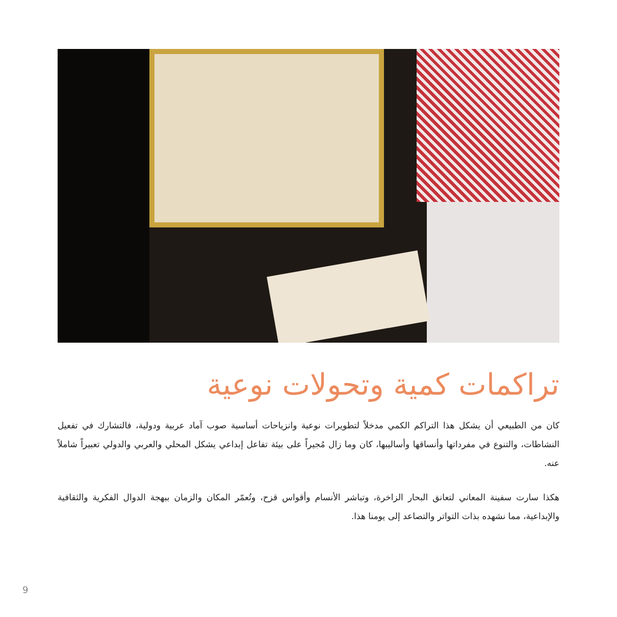تراكمات كمية وتحولات نوعية
كان من الطبيعي أن يشكل هذا التراكم الكمي مدخلاً لتطويرات نوعية وانزياحات أساسية صوب آماد عربية ودولية، فالتشارك في تفعيل النشاطات، والتنوع في مفرداتها وأنساقها وأساليبها، كان وما زال مُجيراً على بيئة تفاعل إبداعي يشكل المحلي والعربي والدولي تعبيراً شاملاً عنه.
هكذا سارت سفينة المعاني لتعانق البحار الزاخرة، وتباشر الأنسام وأقواس قزح، وتُعمّر المكان والزمان ببهجة الدوال الفكرية والثقافية والإبداعية، مما نشهده بذات التواتر والتصاعد إلى يومنا هذا.
9